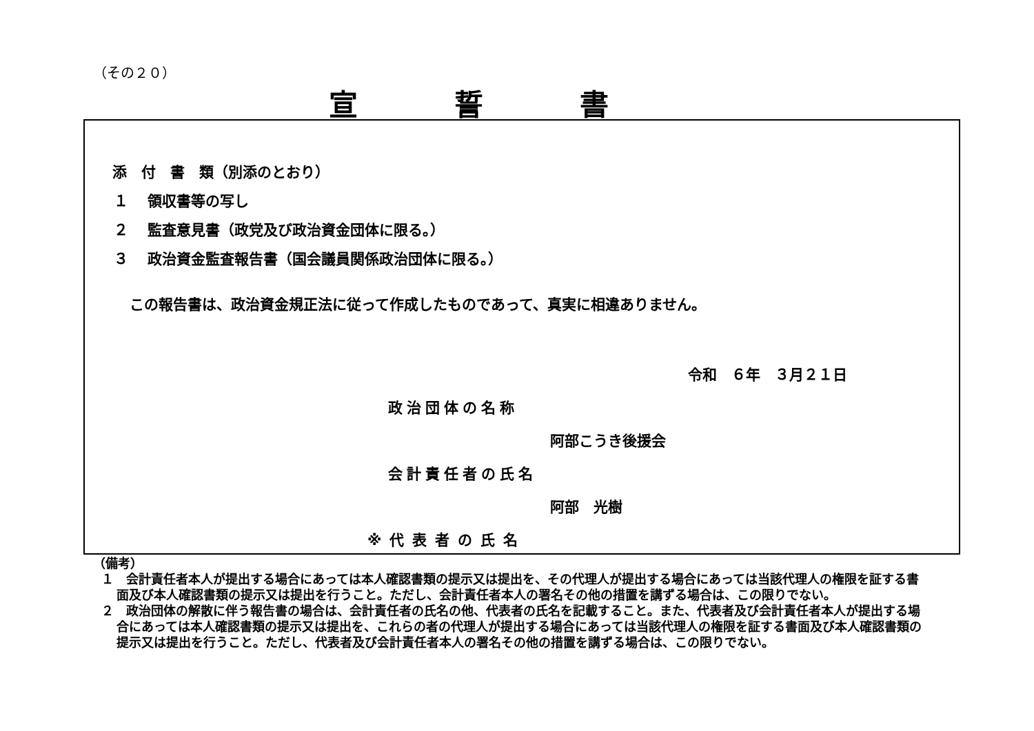（その２０）
宣誓書
添　付　書　類（別添のとおり）
１　 領収書等の写し
２　 監査意見書（政党及び政治資金団体に限る。）
３　 政治資金監査報告書（国会議員関係政治団体に限る。）
この報告書は、政治資金規正法に従って作成したものであって、真実に相違ありません。
令和　６年　３月２１日
政治団体の名称
阿部こうき後援会
会計責任者の氏名
阿部　光樹
※代表者の氏名
（備考）
１　会計責任者本人が提出する場合にあっては本人確認書類の提示又は提出を、その代理人が提出する場合にあっては当該代理人の権限を証する書面及び本人確認書類の提示又は提出を行うこと。ただし、会計責任者本人の署名その他の措置を講ずる場合は、この限りでない。
２　政治団体の解散に伴う報告書の場合は、会計責任者の氏名の他、代表者の氏名を記載すること。また、代表者及び会計責任者本人が提出する場合にあっては本人確認書類の提示又は提出を、これらの者の代理人が提出する場合にあっては当該代理人の権限を証する書面及び本人確認書類の提示又は提出を行うこと。ただし、代表者及び会計責任者本人の署名その他の措置を講ずる場合は、この限りでない。